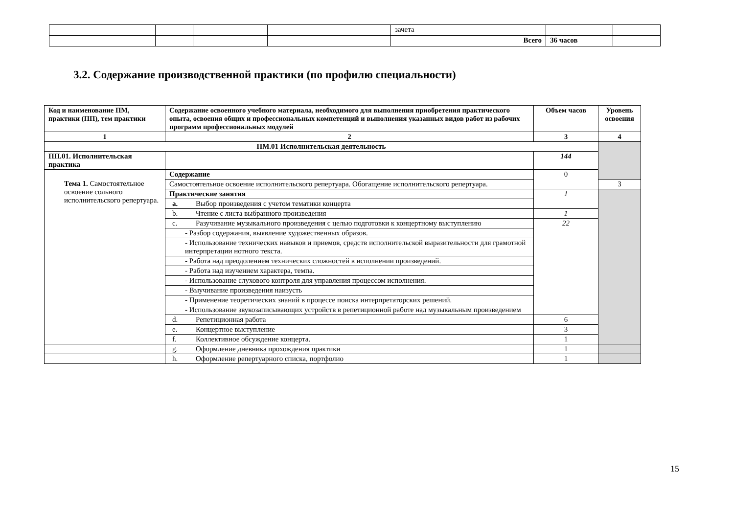| | | | | зачета | | |
| | | | | Всего | 36 часов | |
3.2. Содержание производственной практики (по профилю специальности)
| Код и наименование ПМ, практики (ПП), тем практики | Содержание освоенного учебного материала, необходимого для выполнения приобретения практического опыта, освоения общих и профессиональных компетенций и выполнения указанных видов работ из рабочих программ профессиональных модулей | Объем часов | Уровень освоения |
| --- | --- | --- | --- |
| 1 | 2 | 3 | 4 |
| ПМ.01 Исполнительская деятельность | | | |
| ПП.01. Исполнительская практика | | 144 | |
| Тема 1. Самостоятельное освоение сольного исполнительского репертуара. | Содержание | 0 | |
| | Самостоятельное освоение исполнительского репертуара. Обогащение исполнительского репертуара. | | 3 |
| | Практические занятия | 1 | |
| | a. Выбор произведения с учетом тематики концерта | | |
| | b. Чтение с листа выбранного произведения | 1 | |
| | c. Разучивание музыкального произведения с целью подготовки к концертному выступлению | 22 | |
| | - Разбор содержания, выявление художественных образов. | | |
| | - Использование технических навыков и приемов, средств исполнительской выразительности для грамотной интерпретации нотного текста. | | |
| | - Работа над преодолением технических сложностей в исполнении произведений. | | |
| | - Работа над изучением характера, темпа. | | |
| | - Использование слухового контроля для управления процессом исполнения. | | |
| | - Выучивание произведения наизусть | | |
| | - Применение теоретических знаний в процессе поиска интерпретаторских решений. | | |
| | - Использование звукозаписывающих устройств в репетиционной работе над музыкальным произведением | | |
| | d. Репетиционная работа | 6 | |
| | e. Концертное выступление | 3 | |
| | f. Коллективное обсуждение концерта. | 1 | |
| | g. Оформление дневника прохождения практики | 1 | |
| | h. Оформление репертуарного списка, портфолио | 1 | |
15